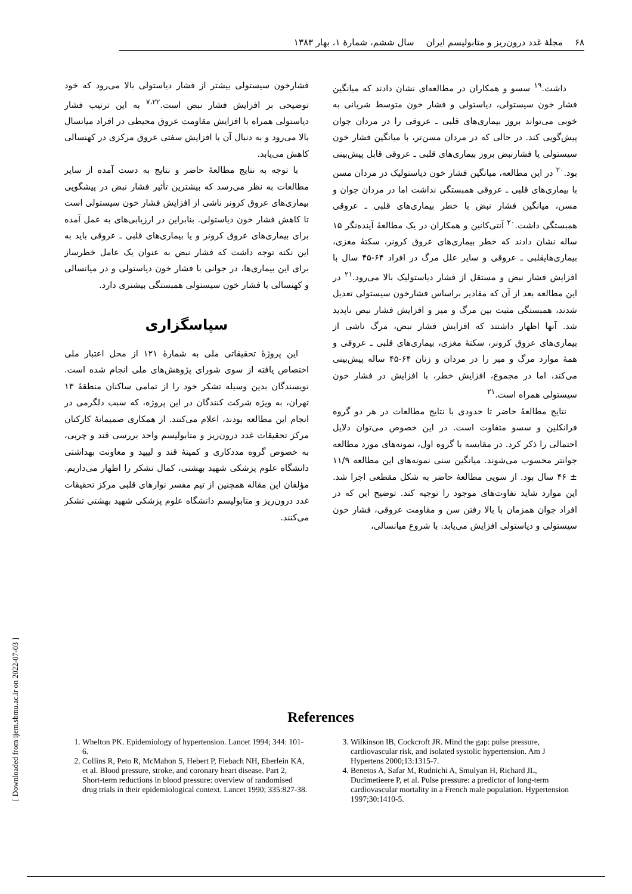۶۸ مجلهٔ غدد درون‌ریز و متابولیسم ایران سال ششم، شمارهٔ ۱، بهار ۱۳۸۳
داشت.<sup>۱۹</sup> سسو و همکاران در مطالعه‌ای نشان دادند که میانگین فشار خون سیستولی، دیاستولی و فشار خون متوسط شریانی به خوبی می‌تواند بروز بیماری‌های قلبی ـ عروقی را در مردان جوان پیش‌گویی کند. در حالی که در مردان مسن‌تر، با میانگین فشار خون سیستولی یا فشارنبض بروز بیماری‌های قلبی ـ عروقی قابل پیش‌بینی بود.<sup>۲۰</sup> در این مطالعه، میانگین فشار خون دیاستولیک در مردان مسن با بیماری‌های قلبی ـ عروقی همبستگی نداشت اما در مردان جوان و مسن، میانگین فشار نبض با خطر بیماری‌های قلبی ـ عروقی همبستگی داشت.<sup>۲۰</sup> آنتی‌کانین و همکاران در یک مطالعهٔ آینده‌نگر ۱۵ ساله نشان دادند که خطر بیماری‌های عروق کرونر، سکتهٔ مغزی، بیماری‌هایقلبی ـ عروقی و سایر علل مرگ در افراد ۶۴-۴۵ سال با افزایش فشار نبض و مستقل از فشار دیاستولیک بالا می‌رود.<sup>۲۱</sup> در این مطالعه بعد از آن که مقادیر براساس فشارخون سیستولی تعدیل شدند، همبستگی مثبت بین مرگ و میر و افزایش فشار نبض ناپدید شد. آنها اظهار داشتند که افزایش فشار نبض، مرگ ناشی از بیماری‌های عروق کرونر، سکتهٔ مغزی، بیماری‌های قلبی ـ عروقی و همهٔ موارد مرگ و میر را در مردان و زنان ۶۴-۴۵ ساله پیش‌بینی می‌کند، اما در مجموع، افزایش خطر، با افزایش در فشار خون سیستولی همراه است.<sup>۲۱</sup>
نتایج مطالعهٔ حاضر تا حدودی با نتایج مطالعات در هر دو گروه فرانکلین و سسو متفاوت است. در این خصوص می‌توان دلایل احتمالی را ذکر کرد. در مقایسه با گروه اول، نمونه‌های مورد مطالعه جوانتر محسوب می‌شوند. میانگین سنی نمونه‌های این مطالعه ۱۱/۹ ± ۴۶ سال بود. از سویی مطالعهٔ حاضر به شکل مقطعی اجرا شد. این موارد شاید تفاوت‌های موجود را توجیه کند. توضیح این که در افراد جوان همزمان با بالا رفتن سن و مقاومت عروقی، فشار خون سیستولی و دیاستولی افزایش می‌یابد. با شروع میانسالی،
فشارخون سیستولی بیشتر از فشار دیاستولی بالا می‌رود که خود توضیحی بر افزایش فشار نبض است.<sup>۷،۲۲</sup> به این ترتیب فشار دیاستولی همراه با افزایش مقاومت عروق محیطی در افراد میانسال بالا می‌رود و به دنبال آن با افزایش سفتی عروق مرکزی در کهنسالی کاهش می‌یابد.
با توجه به نتایج مطالعهٔ حاضر و نتایج به دست آمده از سایر مطالعات به نظر می‌رسد که بیشترین تأثیر فشار نبض در پیشگویی بیماری‌های عروق کرونر ناشی از افزایش فشار خون سیستولی است تا کاهش فشار خون دیاستولی. بنابراین در ارزیابی‌های به عمل آمده برای بیماری‌های عروق کرونر و یا بیماری‌های قلبی ـ عروقی باید به این نکته توجه داشت که فشار نبض به عنوان یک عامل خطرساز برای این بیماری‌ها، در جوانی با فشار خون دیاستولی و در میانسالی و کهنسالی با فشار خون سیستولی همبستگی بیشتری دارد.
سپاسگزاری
این پروژهٔ تحقیقاتی ملی به شمارهٔ ۱۲۱ از محل اعتبار ملی اختصاص یافته از سوی شورای پژوهش‌های ملی انجام شده است. نویسندگان بدین وسیله تشکر خود را از تمامی ساکنان منطقهٔ ۱۳ تهران، به ویژه شرکت کنندگان در این پروژه، که سبب دلگرمی در انجام این مطالعه بودند، اعلام می‌کنند. از همکاری صمیمانهٔ کارکنان مرکز تحقیقات غدد درون‌ریز و متابولیسم واحد بررسی قند و چربی، به خصوص گروه مددکاری و کمیتهٔ قند و لیپید و معاونت بهداشتی دانشگاه علوم پزشکی شهید بهشتی، کمال تشکر را اظهار می‌داریم. مؤلفان این مقاله همچنین از تیم مفسر نوارهای قلبی مرکز تحقیقات غدد درون‌ریز و متابولیسم دانشگاه علوم پزشکی شهید بهشتی تشکر می‌کنند.
References
1. Whelton PK. Epidemiology of hypertension. Lancet 1994; 344: 101-6.
2. Collins R, Peto R, McMahon S, Hebert P, Fiebach NH, Eberlein KA, et al. Blood pressure, stroke, and coronary heart disease. Part 2, Short-term reductions in blood pressure: overview of randomised drug trials in their epidemiological context. Lancet 1990; 335:827-38.
3. Wilkinson IB, Cockcroft JR. Mind the gap: pulse pressure, cardiovascular risk, and isolated systolic hypertension. Am J Hypertens 2000;13:1315-7.
4. Benetos A, Safar M, Rudnichi A, Smulyan H, Richard JL, Ducimetieere P, et al. Pulse pressure: a predictor of long-term cardiovascular mortality in a French male population. Hypertension 1997;30:1410-5.
[ Downloaded from ijem.sbmu.ac.ir on 2022-07-03 ]